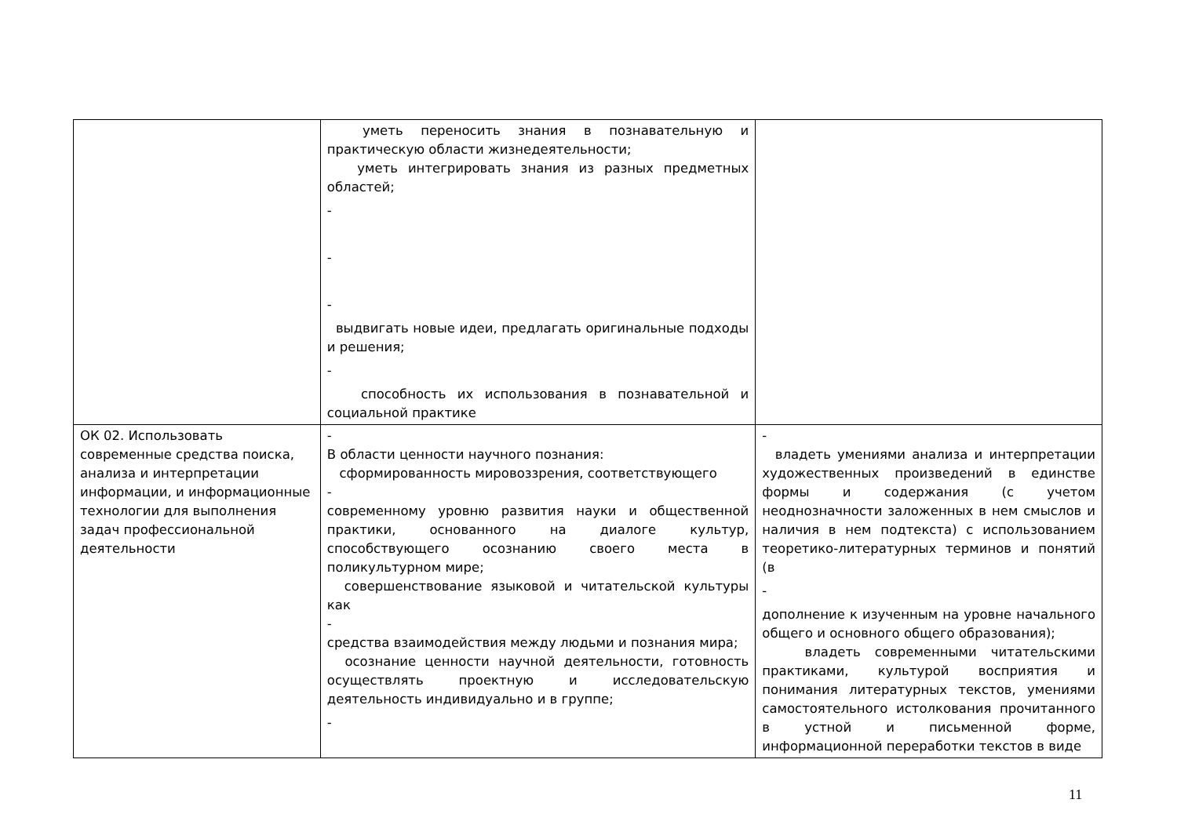| | уметь переносить знания в познавательную и практическую области жизнедеятельности; уметь интегрировать знания из разных предметных областей; - - - выдвигать новые идеи, предлагать оригинальные подходы и решения; - способность их использования в познавательной и социальной практике | |
| ОК 02. Использовать современные средства поиска, анализа и интерпретации информации, и информационные технологии для выполнения задач профессиональной деятельности | - В области ценности научного познания: сформированность мировоззрения, соответствующего - современному уровню развития науки и общественной практики, основанного на диалоге культур, способствующего осознанию своего места в поликультурном мире; совершенствование языковой и читательской культуры как - средства взаимодействия между людьми и познания мира; осознание ценности научной деятельности, готовность осуществлять проектную и исследовательскую деятельность индивидуально и в группе; - | - владеть умениями анализа и интерпретации художественных произведений в единстве формы и содержания (с учетом неоднозначности заложенных в нем смыслов и наличия в нем подтекста) с использованием теоретико-литературных терминов и понятий (в - дополнение к изученным на уровне начального общего и основного общего образования); владеть современными читательскими практиками, культурой восприятия и понимания литературных текстов, умениями самостоятельного истолкования прочитанного в устной и письменной форме, информационной переработки текстов в виде |
11